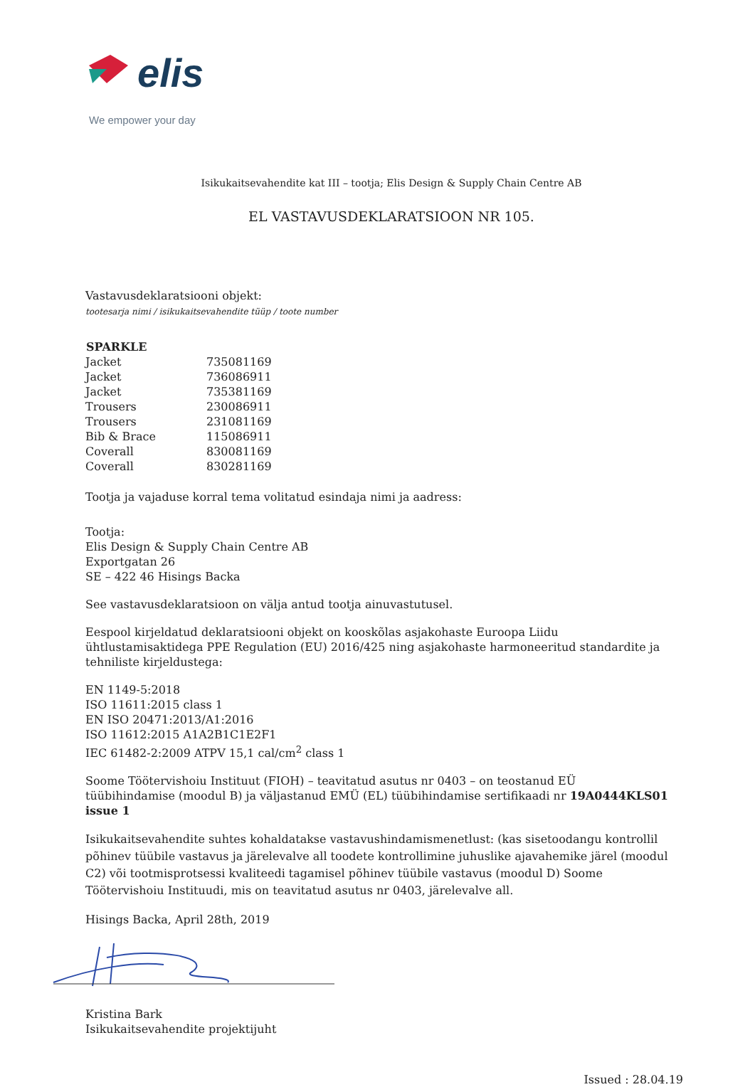elis
We empower your day
Isikukaitsevahendite kat III – tootja; Elis Design & Supply Chain Centre AB
EL VASTAVUSDEKLARATSIOON NR 105.
Vastavusdeklaratsiooni objekt:
tootesarja nimi / isikukaitsevahendite tüüp / toote number
| SPARKLE | |
| Jacket | 735081169 |
| Jacket | 736086911 |
| Jacket | 735381169 |
| Trousers | 230086911 |
| Trousers | 231081169 |
| Bib & Brace | 115086911 |
| Coverall | 830081169 |
| Coverall | 830281169 |
Tootja ja vajaduse korral tema volitatud esindaja nimi ja aadress:
Tootja:
Elis Design & Supply Chain Centre AB
Exportgatan 26
SE – 422 46 Hisings Backa
See vastavusdeklaratsioon on välja antud tootja ainuvastutusel.
Eespool kirjeldatud deklaratsiooni objekt on kooskõlas asjakohaste Euroopa Liidu ühtlustamisaktidega PPE Regulation (EU) 2016/425 ning asjakohaste harmoneeritud standardite ja tehniliste kirjeldustega:
EN 1149-5:2018
ISO 11611:2015 class 1
EN ISO 20471:2013/A1:2016
ISO 11612:2015 A1A2B1C1E2F1
IEC 61482-2:2009 ATPV 15,1 cal/cm<sup>2</sup> class 1
Soome Töötervishoiu Instituut (FIOH) – teavitatud asutus nr 0403 – on teostanud EÜ tüübihindamise (moodul B) ja väljastanud EMÜ (EL) tüübihindamise sertifikaadi nr 19A0444KLS01 issue 1
Isikukaitsevahendite suhtes kohaldatakse vastavushindamismenetlust: (kas sisetoodangu kontrollil põhinev tüübile vastavus ja järelevalve all toodete kontrollimine juhuslike ajavahemike järel (moodul C2) või tootmisprotsessi kvaliteedi tagamisel põhinev tüübile vastavus (moodul D) Soome Töötervishoiu Instituudi, mis on teavitatud asutus nr 0403, järelevalve all.
Hisings Backa, April 28th, 2019
Kristina Bark
Isikukaitsevahendite projektijuht
Issued : 28.04.19